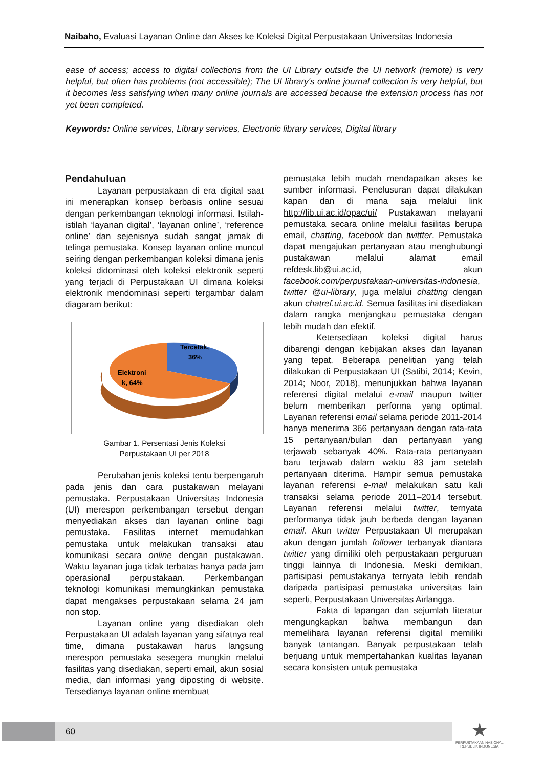Naibaho, Evaluasi Layanan Online dan Akses ke Koleksi Digital Perpustakaan Universitas Indonesia
ease of access; access to digital collections from the UI Library outside the UI network (remote) is very helpful, but often has problems (not accessible); The UI library's online journal collection is very helpful, but it becomes less satisfying when many online journals are accessed because the extension process has not yet been completed.
Keywords: Online services, Library services, Electronic library services, Digital library
Pendahuluan
Layanan perpustakaan di era digital saat ini menerapkan konsep berbasis online sesuai dengan perkembangan teknologi informasi. Istilah-istilah ‘layanan digital’, ‘layanan online’, ‘reference online’ dan sejenisnya sudah sangat jamak di telinga pemustaka. Konsep layanan online muncul seiring dengan perkembangan koleksi dimana jenis koleksi didominasi oleh koleksi elektronik seperti yang terjadi di Perpustakaan UI dimana koleksi elektronik mendominasi seperti tergambar dalam diagaram berikut:
Tercetak,
36%
Elektroni
k, 64%
Gambar 1. Persentasi Jenis Koleksi
Perpustakaan UI per 2018
Perubahan jenis koleksi tentu berpengaruh pada jenis dan cara pustakawan melayani pemustaka. Perpustakaan Universitas Indonesia (UI) merespon perkembangan tersebut dengan menyediakan akses dan layanan online bagi pemustaka. Fasilitas internet memudahkan pemustaka untuk melakukan transaksi atau komunikasi secara online dengan pustakawan. Waktu layanan juga tidak terbatas hanya pada jam operasional perpustakaan. Perkembangan teknologi komunikasi memungkinkan pemustaka dapat mengakses perpustakaan selama 24 jam non stop.
Layanan online yang disediakan oleh Perpustakaan UI adalah layanan yang sifatnya real time, dimana pustakawan harus langsung merespon pemustaka sesegera mungkin melalui fasilitas yang disediakan, seperti email, akun sosial media, dan informasi yang diposting di website. Tersedianya layanan online membuat
pemustaka lebih mudah mendapatkan akses ke sumber informasi. Penelusuran dapat dilakukan kapan dan di mana saja melalui link http://lib.ui.ac.id/opac/ui/ Pustakawan melayani pemustaka secara online melalui fasilitas berupa email, chatting, facebook dan twittter. Pemustaka dapat mengajukan pertanyaan atau menghubungi pustakawan melalui alamat email refdesk.lib@ui.ac.id, akun facebook.com/perpustakaan-universitas-indonesia, twitter @ui-library, juga melalui chatting dengan akun chatref.ui.ac.id. Semua fasilitas ini disediakan dalam rangka menjangkau pemustaka dengan lebih mudah dan efektif.
Ketersediaan koleksi digital harus dibarengi dengan kebijakan akses dan layanan yang tepat. Beberapa penelitian yang telah dilakukan di Perpustakaan UI (Satibi, 2014; Kevin, 2014; Noor, 2018), menunjukkan bahwa layanan referensi digital melalui e-mail maupun twitter belum memberikan performa yang optimal. Layanan referensi email selama periode 2011-2014 hanya menerima 366 pertanyaan dengan rata-rata 15 pertanyaan/bulan dan pertanyaan yang terjawab sebanyak 40%. Rata-rata pertanyaan baru terjawab dalam waktu 83 jam setelah pertanyaan diterima. Hampir semua pemustaka layanan referensi e-mail melakukan satu kali transaksi selama periode 2011–2014 tersebut. Layanan referensi melalui twitter, ternyata performanya tidak jauh berbeda dengan layanan email. Akun twitter Perpustakaan UI merupakan akun dengan jumlah follower terbanyak diantara twitter yang dimiliki oleh perpustakaan perguruan tinggi lainnya di Indonesia. Meski demikian, partisipasi pemustakanya ternyata lebih rendah daripada partisipasi pemustaka universitas lain seperti, Perpustakaan Universitas Airlangga.
Fakta di lapangan dan sejumlah literatur mengungkapkan bahwa membangun dan memelihara layanan referensi digital memiliki banyak tantangan. Banyak perpustakaan telah berjuang untuk mempertahankan kualitas layanan secara konsisten untuk pemustaka
60
★
PERPUSTAKAAN NASIONAL
REPUBLIK INDONESIA